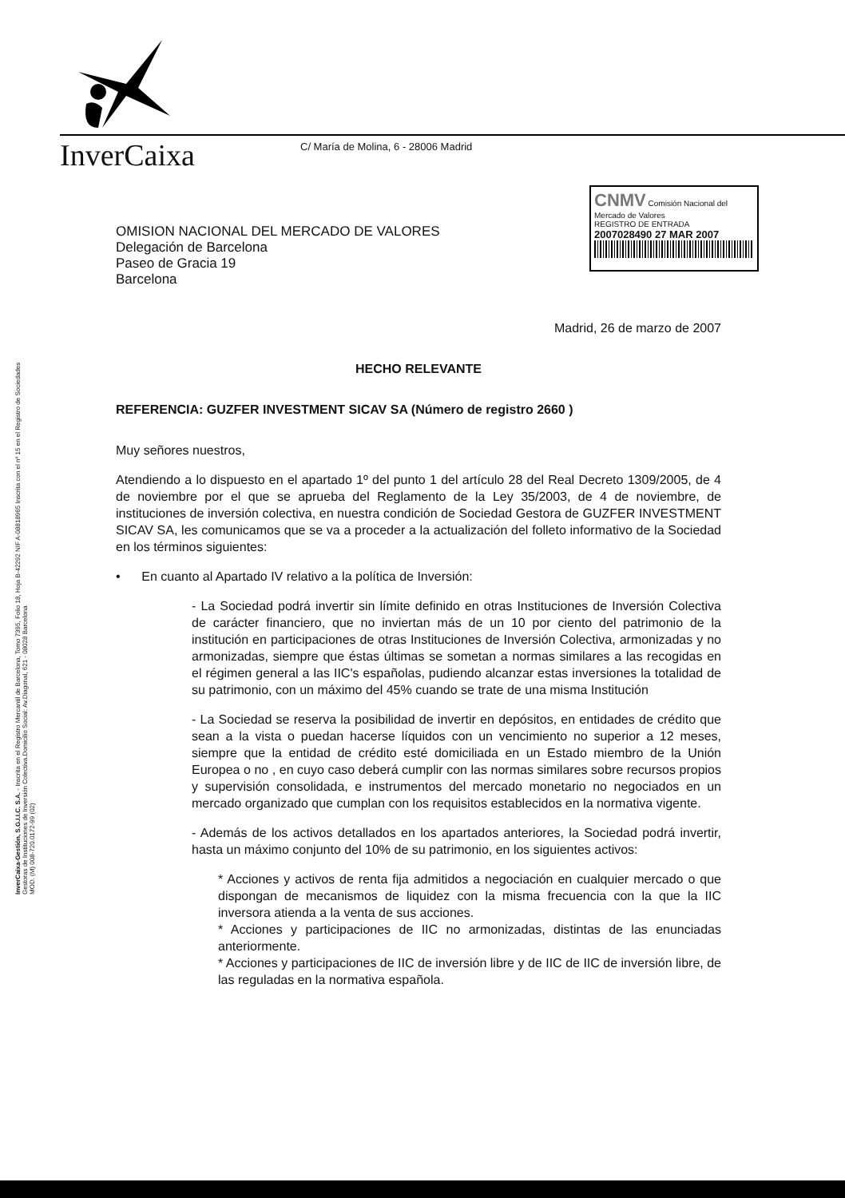InverCaixa
C/ María de Molina, 6 - 28006 Madrid
CNMV Comisión Nacional del Mercado de Valores
REGISTRO DE ENTRADA
2007028490 27 MAR 2007
InverCaixa-Gestión, S.G.I.I.C. S.A. - Inscrita en el Registro Mercantil de Barcelona, Tomo 7395, Folio 18, Hoja B-42292 NIF A-08818965 Inscrita con el nº 15 en el Registro de Sociedades Gestoras de Instituciones de Inversión Colectiva.Domicilio Social: Av.Diagonal, 621 - 08028 Barcelona
MOD. (M) 008-720.0172-99 (02)
OMISION NACIONAL DEL MERCADO DE VALORES
Delegación de Barcelona
Paseo de Gracia 19
Barcelona
Madrid, 26 de marzo de 2007
HECHO RELEVANTE
REFERENCIA: GUZFER INVESTMENT SICAV SA (Número de registro 2660 )
Muy señores nuestros,
Atendiendo a lo dispuesto en el apartado 1º del punto 1 del artículo 28 del Real Decreto 1309/2005, de 4 de noviembre por el que se aprueba del Reglamento de la Ley 35/2003, de 4 de noviembre, de instituciones de inversión colectiva, en nuestra condición de Sociedad Gestora de GUZFER INVESTMENT SICAV SA, les comunicamos que se va a proceder a la actualización del folleto informativo de la Sociedad en los términos siguientes:
• En cuanto al Apartado IV relativo a la política de Inversión:
- La Sociedad podrá invertir sin límite definido en otras Instituciones de Inversión Colectiva de carácter financiero, que no inviertan más de un 10 por ciento del patrimonio de la institución en participaciones de otras Instituciones de Inversión Colectiva, armonizadas y no armonizadas, siempre que éstas últimas se sometan a normas similares a las recogidas en el régimen general a las IIC's españolas, pudiendo alcanzar estas inversiones la totalidad de su patrimonio, con un máximo del 45% cuando se trate de una misma Institución
- La Sociedad se reserva la posibilidad de invertir en depósitos, en entidades de crédito que sean a la vista o puedan hacerse líquidos con un vencimiento no superior a 12 meses, siempre que la entidad de crédito esté domiciliada en un Estado miembro de la Unión Europea o no , en cuyo caso deberá cumplir con las normas similares sobre recursos propios y supervisión consolidada, e instrumentos del mercado monetario no negociados en un mercado organizado que cumplan con los requisitos establecidos en la normativa vigente.
- Además de los activos detallados en los apartados anteriores, la Sociedad podrá invertir, hasta un máximo conjunto del 10% de su patrimonio, en los siguientes activos:
* Acciones y activos de renta fija admitidos a negociación en cualquier mercado o que dispongan de mecanismos de liquidez con la misma frecuencia con la que la IIC inversora atienda a la venta de sus acciones.
* Acciones y participaciones de IIC no armonizadas, distintas de las enunciadas anteriormente.
* Acciones y participaciones de IIC de inversión libre y de IIC de IIC de inversión libre, de las reguladas en la normativa española.